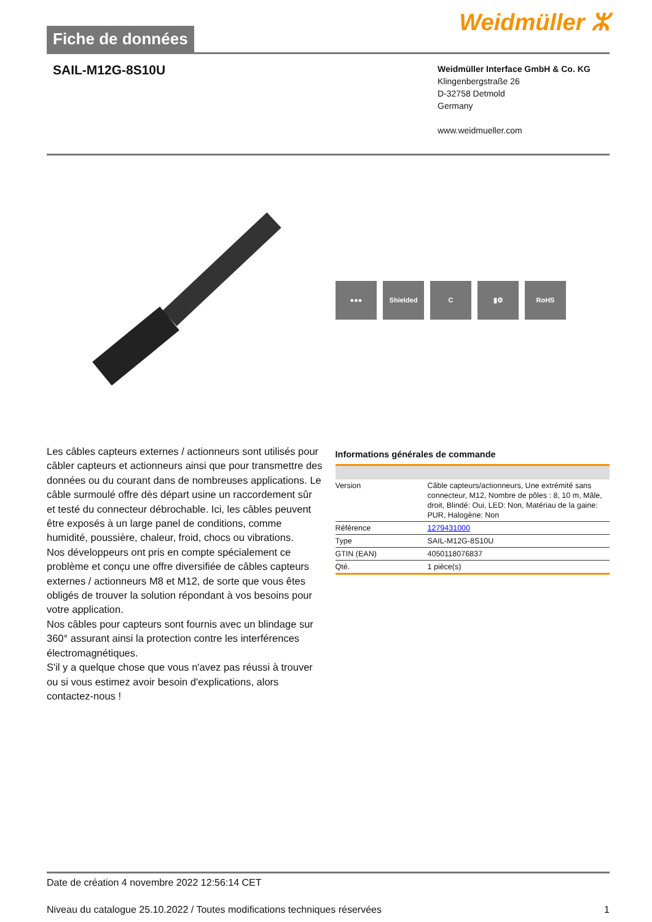Fiche de données
Weidmüller ⵣ
SAIL-M12G-8S10U
Weidmüller Interface GmbH & Co. KG
Klingenbergstraße 26
D-32758 Detmold
Germany
www.weidmueller.com
●●● Shielded C ▮⚙ RoHS
Les câbles capteurs externes / actionneurs sont utilisés pour câbler capteurs et actionneurs ainsi que pour transmettre des données ou du courant dans de nombreuses applications. Le câble surmoulé offre dès départ usine un raccordement sûr et testé du connecteur débrochable. Ici, les câbles peuvent être exposés à un large panel de conditions, comme humidité, poussière, chaleur, froid, chocs ou vibrations.
Nos développeurs ont pris en compte spécialement ce problème et conçu une offre diversifiée de câbles capteurs externes / actionneurs M8 et M12, de sorte que vous êtes obligés de trouver la solution répondant à vos besoins pour votre application.
Nos câbles pour capteurs sont fournis avec un blindage sur 360° assurant ainsi la protection contre les interférences électromagnétiques.
S'il y a quelque chose que vous n'avez pas réussi à trouver ou si vous estimez avoir besoin d'explications, alors contactez-nous !
Informations générales de commande
| Version | Câble capteurs/actionneurs, Une extrémité sans connecteur, M12, Nombre de pôles : 8, 10 m, Mâle, droit, Blindé: Oui, LED: Non, Matériau de la gaine: PUR, Halogène: Non |
| Référence | 1279431000 |
| Type | SAIL-M12G-8S10U |
| GTIN (EAN) | 4050118076837 |
| Qté. | 1 pièce(s) |
Date de création 4 novembre 2022 12:56:14 CET
Niveau du catalogue 25.10.2022 / Toutes modifications techniques réservées 1